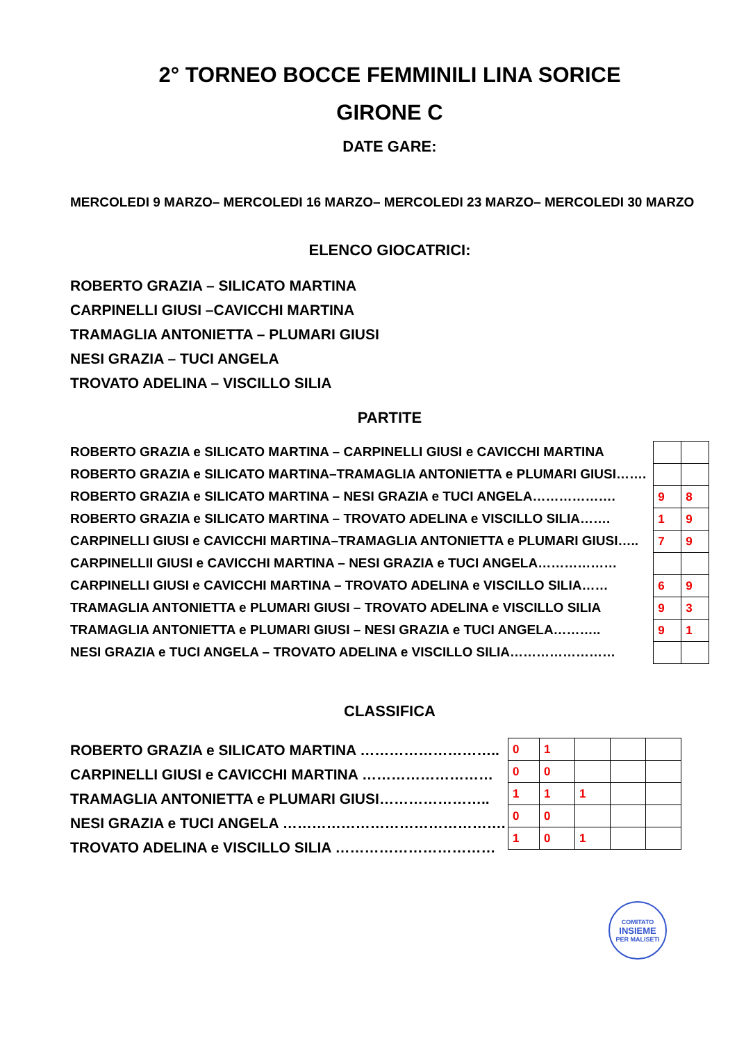2° TORNEO BOCCE FEMMINILI LINA SORICE
GIRONE C
DATE GARE:
MERCOLEDI 9 MARZO– MERCOLEDI 16 MARZO– MERCOLEDI 23 MARZO– MERCOLEDI 30 MARZO
ELENCO GIOCATRICI:
ROBERTO GRAZIA – SILICATO MARTINA
CARPINELLI GIUSI –CAVICCHI MARTINA
TRAMAGLIA ANTONIETTA – PLUMARI GIUSI
NESI GRAZIA – TUCI ANGELA
TROVATO ADELINA – VISCILLO SILIA
PARTITE
ROBERTO GRAZIA e SILICATO MARTINA – CARPINELLI GIUSI e CAVICCHI MARTINA
ROBERTO GRAZIA e SILICATO MARTINA–TRAMAGLIA ANTONIETTA e PLUMARI GIUSI…….
ROBERTO GRAZIA e SILICATO MARTINA – NESI GRAZIA e TUCI ANGELA……………….
ROBERTO GRAZIA e SILICATO MARTINA – TROVATO ADELINA e VISCILLO SILIA…….
CARPINELLI GIUSI e CAVICCHI MARTINA–TRAMAGLIA ANTONIETTA e PLUMARI GIUSI…..
CARPINELLII GIUSI e CAVICCHI MARTINA – NESI GRAZIA e TUCI ANGELA………………
CARPINELLI GIUSI e CAVICCHI MARTINA – TROVATO ADELINA e VISCILLO SILIA……
TRAMAGLIA ANTONIETTA e PLUMARI GIUSI – TROVATO ADELINA e VISCILLO SILIA
TRAMAGLIA ANTONIETTA e PLUMARI GIUSI – NESI GRAZIA e TUCI ANGELA………..
NESI GRAZIA e TUCI ANGELA – TROVATO ADELINA e VISCILLO SILIA……………………
| 9 | 8 |
| 1 | 9 |
| 7 | 9 |
| 6 | 9 |
| 9 | 3 |
| 9 | 1 |
CLASSIFICA
ROBERTO GRAZIA e SILICATO MARTINA ………………………..
CARPINELLI GIUSI e CAVICCHI MARTINA ………………………
TRAMAGLIA ANTONIETTA e PLUMARI GIUSI…………………..
NESI GRAZIA e TUCI ANGELA ……………………………………….
TROVATO ADELINA e VISCILLO SILIA ……………………………
| 0 | 1 | | | |
| 0 | 0 | | | |
| 1 | 1 | 1 | | |
| 0 | 0 | | | |
| 1 | 0 | 1 | | |
COMITATO
INSIEME
PER MALISETI